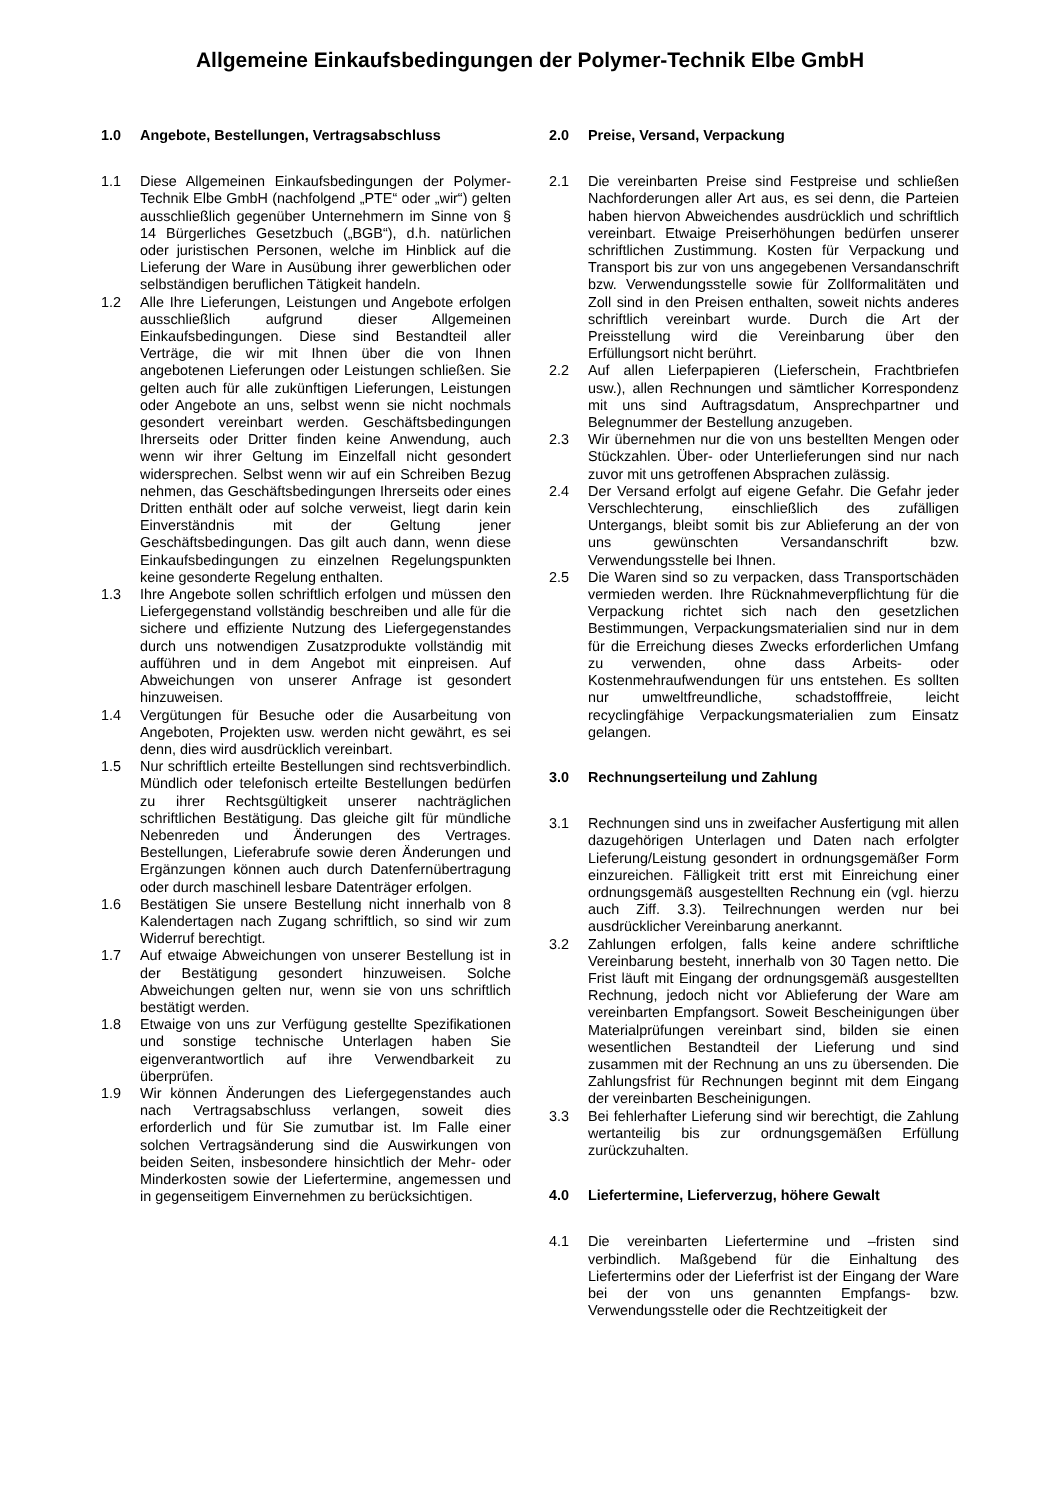Allgemeine Einkaufsbedingungen der Polymer-Technik Elbe GmbH
1.0 Angebote, Bestellungen, Vertragsabschluss
1.1 Diese Allgemeinen Einkaufsbedingungen der Polymer-Technik Elbe GmbH (nachfolgend „PTE“ oder „wir“) gelten ausschließlich gegenüber Unternehmern im Sinne von § 14 Bürgerliches Gesetzbuch („BGB“), d.h. natürlichen oder juristischen Personen, welche im Hinblick auf die Lieferung der Ware in Ausübung ihrer gewerblichen oder selbständigen beruflichen Tätigkeit handeln.
1.2 Alle Ihre Lieferungen, Leistungen und Angebote erfolgen ausschließlich aufgrund dieser Allgemeinen Einkaufsbedingungen. Diese sind Bestandteil aller Verträge, die wir mit Ihnen über die von Ihnen angebotenen Lieferungen oder Leistungen schließen. Sie gelten auch für alle zukünftigen Lieferungen, Leistungen oder Angebote an uns, selbst wenn sie nicht nochmals gesondert vereinbart werden. Geschäftsbedingungen Ihrerseits oder Dritter finden keine Anwendung, auch wenn wir ihrer Geltung im Einzelfall nicht gesondert widersprechen. Selbst wenn wir auf ein Schreiben Bezug nehmen, das Geschäftsbedingungen Ihrerseits oder eines Dritten enthält oder auf solche verweist, liegt darin kein Einverständnis mit der Geltung jener Geschäftsbedingungen. Das gilt auch dann, wenn diese Einkaufsbedingungen zu einzelnen Regelungspunkten keine gesonderte Regelung enthalten.
1.3 Ihre Angebote sollen schriftlich erfolgen und müssen den Liefergegenstand vollständig beschreiben und alle für die sichere und effiziente Nutzung des Liefergegenstandes durch uns notwendigen Zusatzprodukte vollständig mit aufführen und in dem Angebot mit einpreisen. Auf Abweichungen von unserer Anfrage ist gesondert hinzuweisen.
1.4 Vergütungen für Besuche oder die Ausarbeitung von Angeboten, Projekten usw. werden nicht gewährt, es sei denn, dies wird ausdrücklich vereinbart.
1.5 Nur schriftlich erteilte Bestellungen sind rechtsverbindlich. Mündlich oder telefonisch erteilte Bestellungen bedürfen zu ihrer Rechtsgültigkeit unserer nachträglichen schriftlichen Bestätigung. Das gleiche gilt für mündliche Nebenreden und Änderungen des Vertrages. Bestellungen, Lieferabrufe sowie deren Änderungen und Ergänzungen können auch durch Datenfernübertragung oder durch maschinell lesbare Datenträger erfolgen.
1.6 Bestätigen Sie unsere Bestellung nicht innerhalb von 8 Kalendertagen nach Zugang schriftlich, so sind wir zum Widerruf berechtigt.
1.7 Auf etwaige Abweichungen von unserer Bestellung ist in der Bestätigung gesondert hinzuweisen. Solche Abweichungen gelten nur, wenn sie von uns schriftlich bestätigt werden.
1.8 Etwaige von uns zur Verfügung gestellte Spezifikationen und sonstige technische Unterlagen haben Sie eigenverantwortlich auf ihre Verwendbarkeit zu überprüfen.
1.9 Wir können Änderungen des Liefergegenstandes auch nach Vertragsabschluss verlangen, soweit dies erforderlich und für Sie zumutbar ist. Im Falle einer solchen Vertragsänderung sind die Auswirkungen von beiden Seiten, insbesondere hinsichtlich der Mehr- oder Minderkosten sowie der Liefertermine, angemessen und in gegenseitigem Einvernehmen zu berücksichtigen.
2.0 Preise, Versand, Verpackung
2.1 Die vereinbarten Preise sind Festpreise und schließen Nachforderungen aller Art aus, es sei denn, die Parteien haben hiervon Abweichendes ausdrücklich und schriftlich vereinbart. Etwaige Preiserhöhungen bedürfen unserer schriftlichen Zustimmung. Kosten für Verpackung und Transport bis zur von uns angegebenen Versandanschrift bzw. Verwendungsstelle sowie für Zollformalitäten und Zoll sind in den Preisen enthalten, soweit nichts anderes schriftlich vereinbart wurde. Durch die Art der Preisstellung wird die Vereinbarung über den Erfüllungsort nicht berührt.
2.2 Auf allen Lieferpapieren (Lieferschein, Frachtbriefen usw.), allen Rechnungen und sämtlicher Korrespondenz mit uns sind Auftragsdatum, Ansprechpartner und Belegnummer der Bestellung anzugeben.
2.3 Wir übernehmen nur die von uns bestellten Mengen oder Stückzahlen. Über- oder Unterlieferungen sind nur nach zuvor mit uns getroffenen Absprachen zulässig.
2.4 Der Versand erfolgt auf eigene Gefahr. Die Gefahr jeder Verschlechterung, einschließlich des zufälligen Untergangs, bleibt somit bis zur Ablieferung an der von uns gewünschten Versandanschrift bzw. Verwendungsstelle bei Ihnen.
2.5 Die Waren sind so zu verpacken, dass Transportschäden vermieden werden. Ihre Rücknahmeverpflichtung für die Verpackung richtet sich nach den gesetzlichen Bestimmungen, Verpackungsmaterialien sind nur in dem für die Erreichung dieses Zwecks erforderlichen Umfang zu verwenden, ohne dass Arbeits- oder Kostenmehraufwendungen für uns entstehen. Es sollten nur umweltfreundliche, schadstofffreie, leicht recyclingfähige Verpackungsmaterialien zum Einsatz gelangen.
3.0 Rechnungserteilung und Zahlung
3.1 Rechnungen sind uns in zweifacher Ausfertigung mit allen dazugehörigen Unterlagen und Daten nach erfolgter Lieferung/Leistung gesondert in ordnungsgemäßer Form einzureichen. Fälligkeit tritt erst mit Einreichung einer ordnungsgemäß ausgestellten Rechnung ein (vgl. hierzu auch Ziff. 3.3). Teilrechnungen werden nur bei ausdrücklicher Vereinbarung anerkannt.
3.2 Zahlungen erfolgen, falls keine andere schriftliche Vereinbarung besteht, innerhalb von 30 Tagen netto. Die Frist läuft mit Eingang der ordnungsgemäß ausgestellten Rechnung, jedoch nicht vor Ablieferung der Ware am vereinbarten Empfangsort. Soweit Bescheinigungen über Materialprüfungen vereinbart sind, bilden sie einen wesentlichen Bestandteil der Lieferung und sind zusammen mit der Rechnung an uns zu übersenden. Die Zahlungsfrist für Rechnungen beginnt mit dem Eingang der vereinbarten Bescheinigungen.
3.3 Bei fehlerhafter Lieferung sind wir berechtigt, die Zahlung wertanteilig bis zur ordnungsgemäßen Erfüllung zurückzuhalten.
4.0 Liefertermine, Lieferverzug, höhere Gewalt
4.1 Die vereinbarten Liefertermine und –fristen sind verbindlich. Maßgebend für die Einhaltung des Liefertermins oder der Lieferfrist ist der Eingang der Ware bei der von uns genannten Empfangs- bzw. Verwendungsstelle oder die Rechtzeitigkeit der